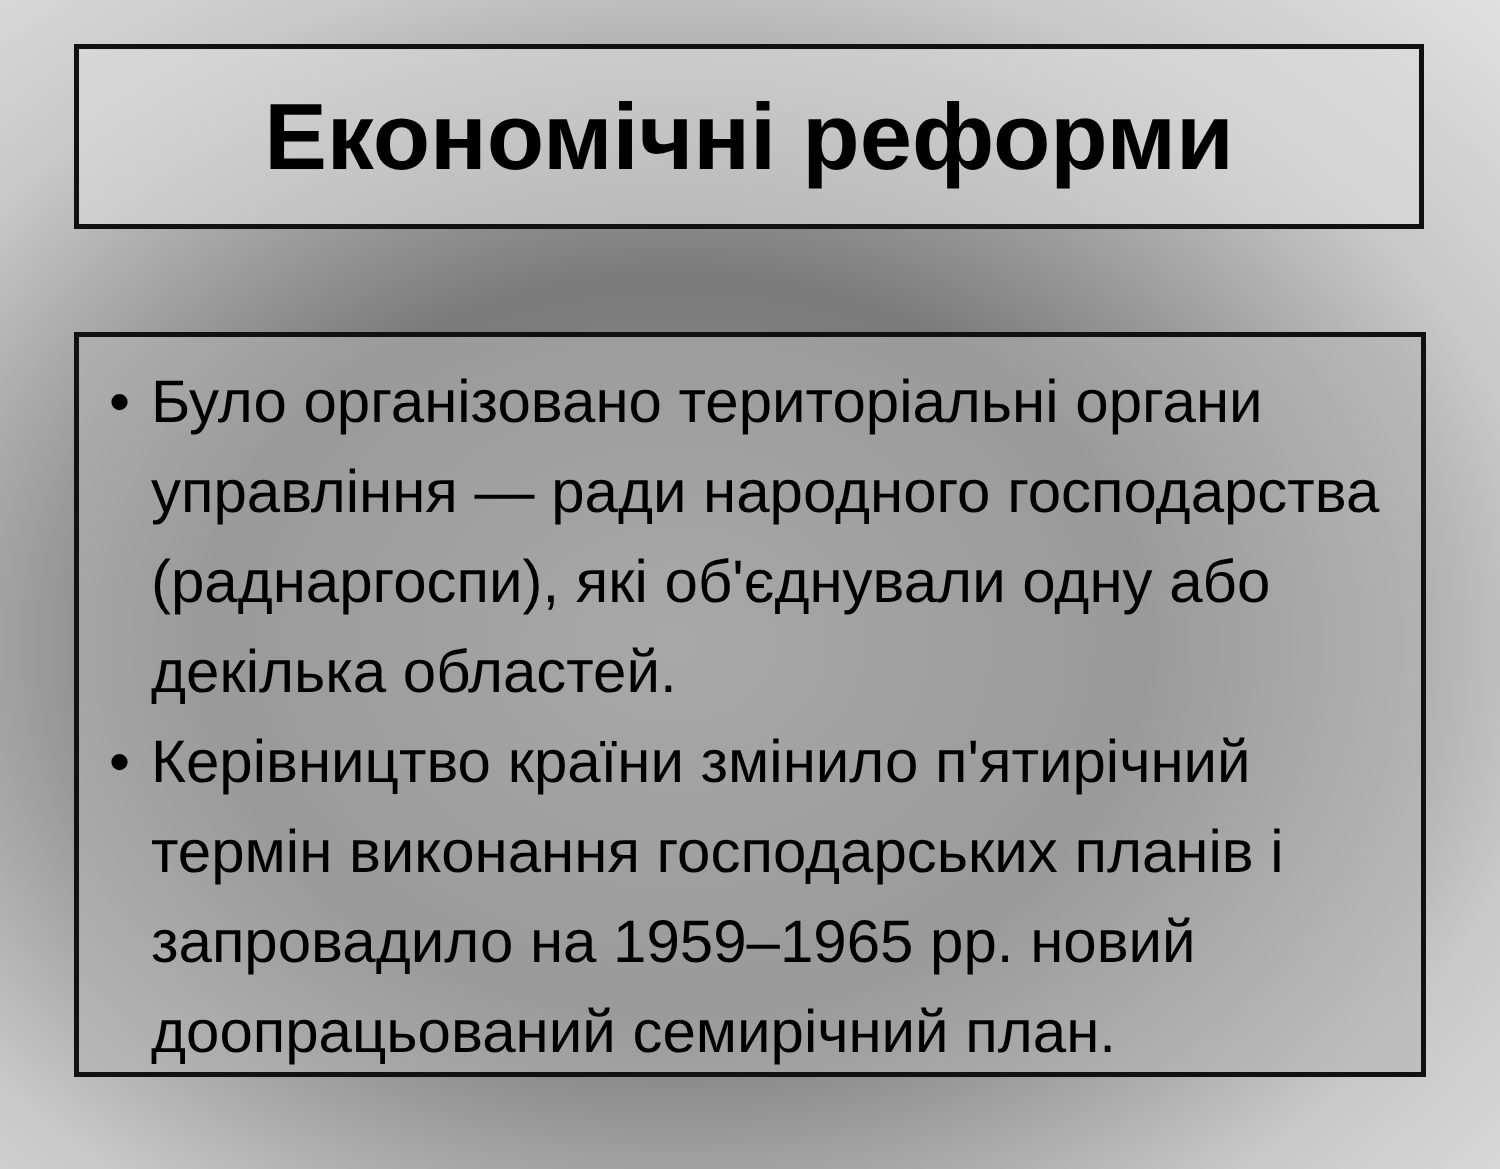Економічні реформи
• Було організовано територіальні органи управління — ради народного господарства (раднаргоспи), які об'єднували одну або декілька областей.
• Керівництво країни змінило п'ятирічний термін виконання господарських планів і запровадило на 1959–1965 рр. новий доопрацьований семирічний план.